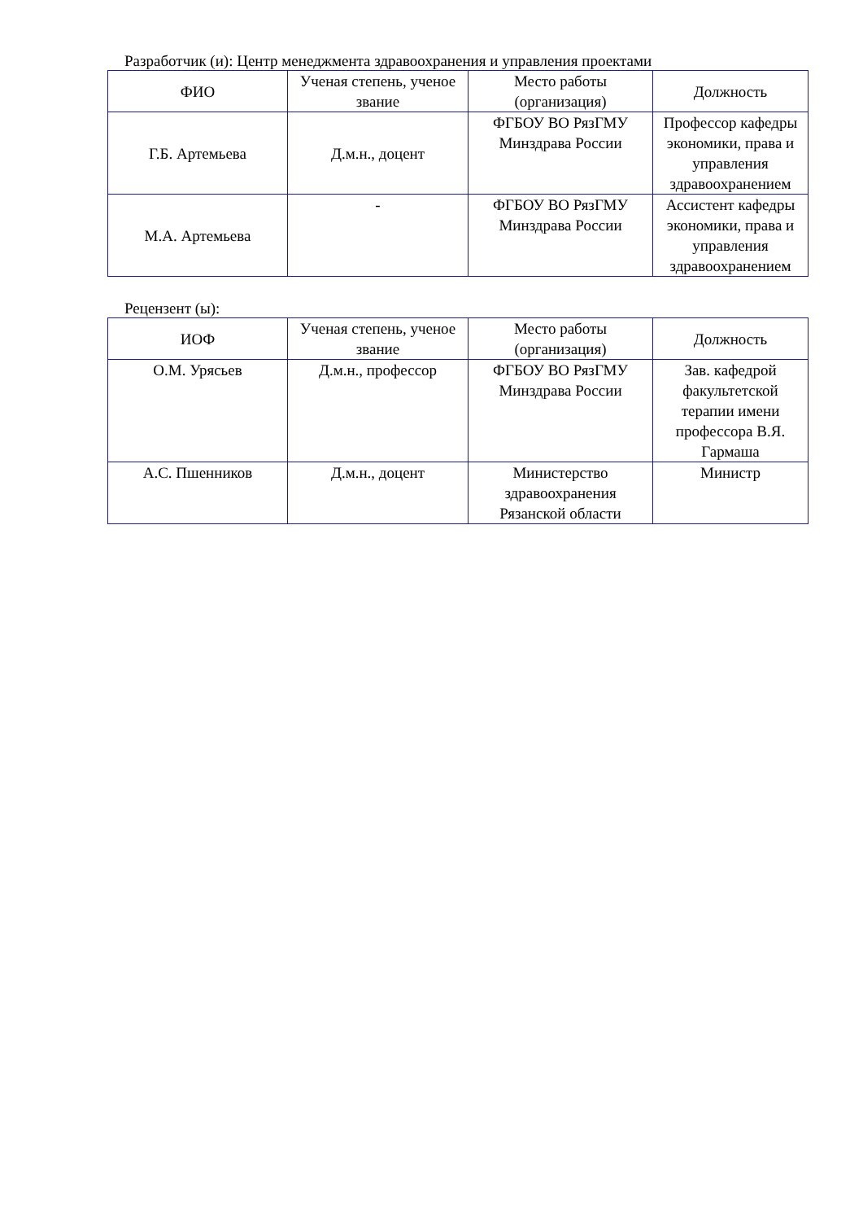Разработчик (и): Центр менеджмента здравоохранения и управления проектами
| ФИО | Ученая степень, ученое звание | Место работы (организация) | Должность |
| --- | --- | --- | --- |
| Г.Б. Артемьева | Д.м.н., доцент | ФГБОУ ВО РязГМУ Минздрава России | Профессор кафедры экономики, права и управления здравоохранением |
| М.А. Артемьева | - | ФГБОУ ВО РязГМУ Минздрава России | Ассистент кафедры экономики, права и управления здравоохранением |
Рецензент (ы):
| ИОФ | Ученая степень, ученое звание | Место работы (организация) | Должность |
| --- | --- | --- | --- |
| О.М. Урясьев | Д.м.н., профессор | ФГБОУ ВО РязГМУ Минздрава России | Зав. кафедрой факультетской терапии имени профессора В.Я. Гармаша |
| А.С. Пшенников | Д.м.н., доцент | Министерство здравоохранения Рязанской области | Министр |